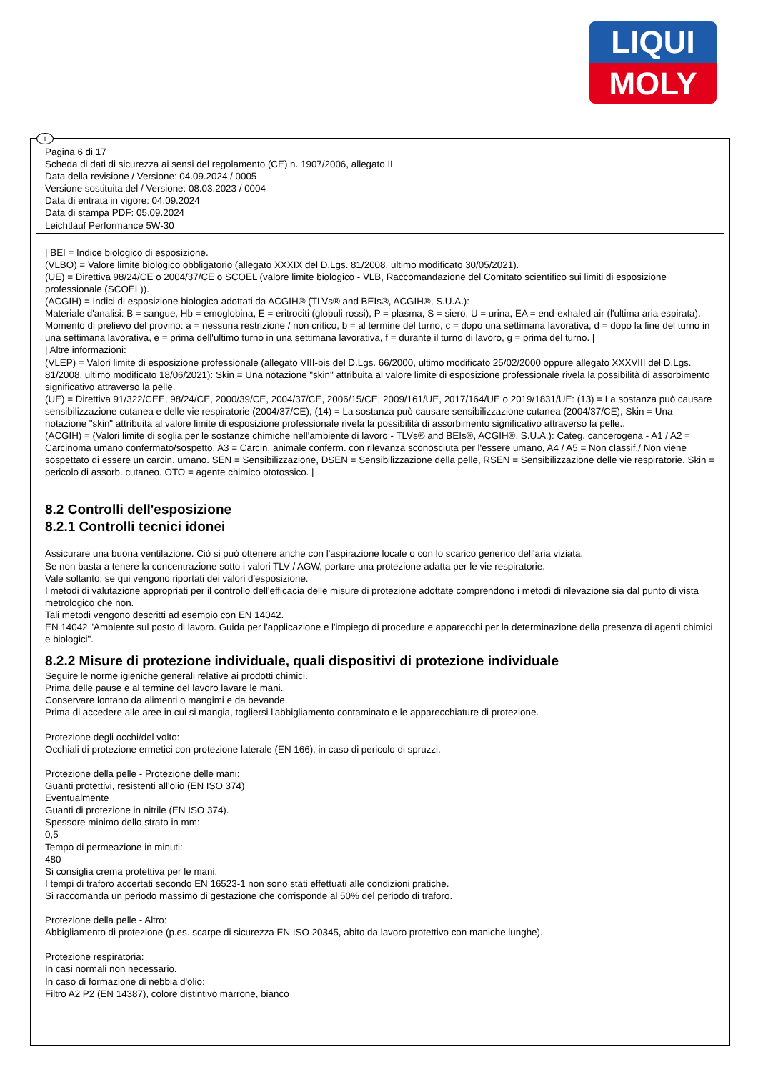LIQUI
MOLY
I
Pagina 6 di 17
Scheda di dati di sicurezza ai sensi del regolamento (CE) n. 1907/2006, allegato II
Data della revisione / Versione: 04.09.2024 / 0005
Versione sostituita del / Versione: 08.03.2023 / 0004
Data di entrata in vigore: 04.09.2024
Data di stampa PDF: 05.09.2024
Leichtlauf Performance 5W-30
| BEI = Indice biologico di esposizione.
(VLBO) = Valore limite biologico obbligatorio (allegato XXXIX del D.Lgs. 81/2008, ultimo modificato 30/05/2021).
(UE) = Direttiva 98/24/CE o 2004/37/CE o SCOEL (valore limite biologico - VLB, Raccomandazione del Comitato scientifico sui limiti di esposizione professionale (SCOEL)).
(ACGIH) = Indici di esposizione biologica adottati da ACGIH® (TLVs® and BEIs®, ACGIH®, S.U.A.):
Materiale d'analisi: B = sangue, Hb = emoglobina, E = eritrociti (globuli rossi), P = plasma, S = siero, U = urina, EA = end-exhaled air (l'ultima aria espirata).
Momento di prelievo del provino: a = nessuna restrizione / non critico, b = al termine del turno, c = dopo una settimana lavorativa, d = dopo la fine del turno in una settimana lavorativa, e = prima dell'ultimo turno in una settimana lavorativa, f = durante il turno di lavoro, g = prima del turno. |
| Altre informazioni:
(VLEP) = Valori limite di esposizione professionale (allegato VIII-bis del D.Lgs. 66/2000, ultimo modificato 25/02/2000 oppure allegato XXXVIII del D.Lgs. 81/2008, ultimo modificato 18/06/2021): Skin = Una notazione "skin" attribuita al valore limite di esposizione professionale rivela la possibilità di assorbimento significativo attraverso la pelle.
(UE) = Direttiva 91/322/CEE, 98/24/CE, 2000/39/CE, 2004/37/CE, 2006/15/CE, 2009/161/UE, 2017/164/UE o 2019/1831/UE: (13) = La sostanza può causare sensibilizzazione cutanea e delle vie respiratorie (2004/37/CE), (14) = La sostanza può causare sensibilizzazione cutanea (2004/37/CE), Skin = Una notazione "skin" attribuita al valore limite di esposizione professionale rivela la possibilità di assorbimento significativo attraverso la pelle..
(ACGIH) = (Valori limite di soglia per le sostanze chimiche nell'ambiente di lavoro - TLVs® and BEIs®, ACGIH®, S.U.A.): Categ. cancerogena - A1 / A2 = Carcinoma umano confermato/sospetto, A3 = Carcin. animale conferm. con rilevanza sconosciuta per l'essere umano, A4 / A5 = Non classif./ Non viene sospettato di essere un carcin. umano. SEN = Sensibilizzazione, DSEN = Sensibilizzazione della pelle, RSEN = Sensibilizzazione delle vie respiratorie. Skin = pericolo di assorb. cutaneo. OTO = agente chimico ototossico. |
8.2 Controlli dell'esposizione
8.2.1 Controlli tecnici idonei
Assicurare una buona ventilazione. Ciò si può ottenere anche con l'aspirazione locale o con lo scarico generico dell'aria viziata.
Se non basta a tenere la concentrazione sotto i valori TLV / AGW, portare una protezione adatta per le vie respiratorie.
Vale soltanto, se qui vengono riportati dei valori d'esposizione.
I metodi di valutazione appropriati per il controllo dell'efficacia delle misure di protezione adottate comprendono i metodi di rilevazione sia dal punto di vista metrologico che non.
Tali metodi vengono descritti ad esempio con EN 14042.
EN 14042 "Ambiente sul posto di lavoro. Guida per l'applicazione e l'impiego di procedure e apparecchi per la determinazione della presenza di agenti chimici e biologici".
8.2.2 Misure di protezione individuale, quali dispositivi di protezione individuale
Seguire le norme igieniche generali relative ai prodotti chimici.
Prima delle pause e al termine del lavoro lavare le mani.
Conservare lontano da alimenti o mangimi e da bevande.
Prima di accedere alle aree in cui si mangia, togliersi l'abbigliamento contaminato e le apparecchiature di protezione.
Protezione degli occhi/del volto:
Occhiali di protezione ermetici con protezione laterale (EN 166), in caso di pericolo di spruzzi.
Protezione della pelle - Protezione delle mani:
Guanti protettivi, resistenti all'olio (EN ISO 374)
Eventualmente
Guanti di protezione in nitrile (EN ISO 374).
Spessore minimo dello strato in mm:
0,5
Tempo di permeazione in minuti:
480
Si consiglia crema protettiva per le mani.
I tempi di traforo accertati secondo EN 16523-1 non sono stati effettuati alle condizioni pratiche.
Si raccomanda un periodo massimo di gestazione che corrisponde al 50% del periodo di traforo.
Protezione della pelle - Altro:
Abbigliamento di protezione (p.es. scarpe di sicurezza EN ISO 20345, abito da lavoro protettivo con maniche lunghe).
Protezione respiratoria:
In casi normali non necessario.
In caso di formazione di nebbia d'olio:
Filtro A2 P2 (EN 14387), colore distintivo marrone, bianco